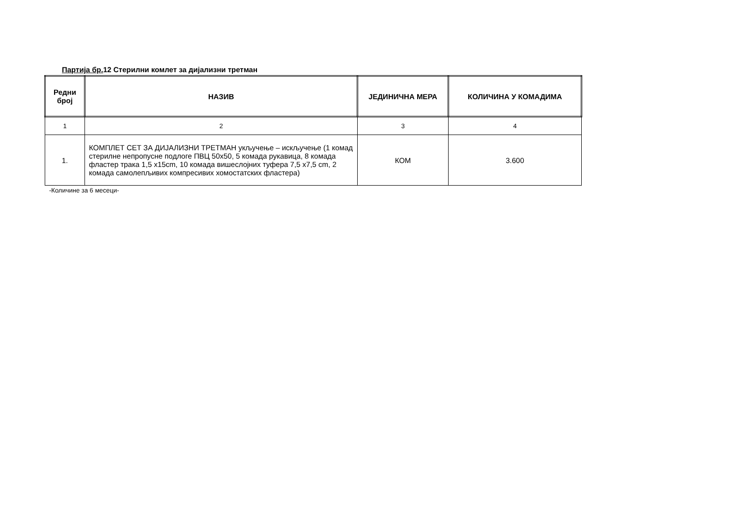Партија бр. 12 Стерилни комлет за дијализни третман
| Редни број | НАЗИВ | ЈЕДИНИЧНА МЕРА | КОЛИЧИНА У КОМАДИМА |
| --- | --- | --- | --- |
| 1 | 2 | 3 | 4 |
| 1. | КОМПЛЕТ СЕТ ЗА ДИЈАЛИЗНИ ТРЕТМАН укључење – искључење (1 комад стерилне непропусне подлоге ПВЦ 50x50, 5 комада рукавица, 8 комада фластер трака 1,5 x15cm, 10 комада вишеслојних туфера 7,5 x7,5 cm, 2 комада самолепљивих компресивих хомостатских фластера) | КОМ | 3.600 |
-Количине за 6 месеци-